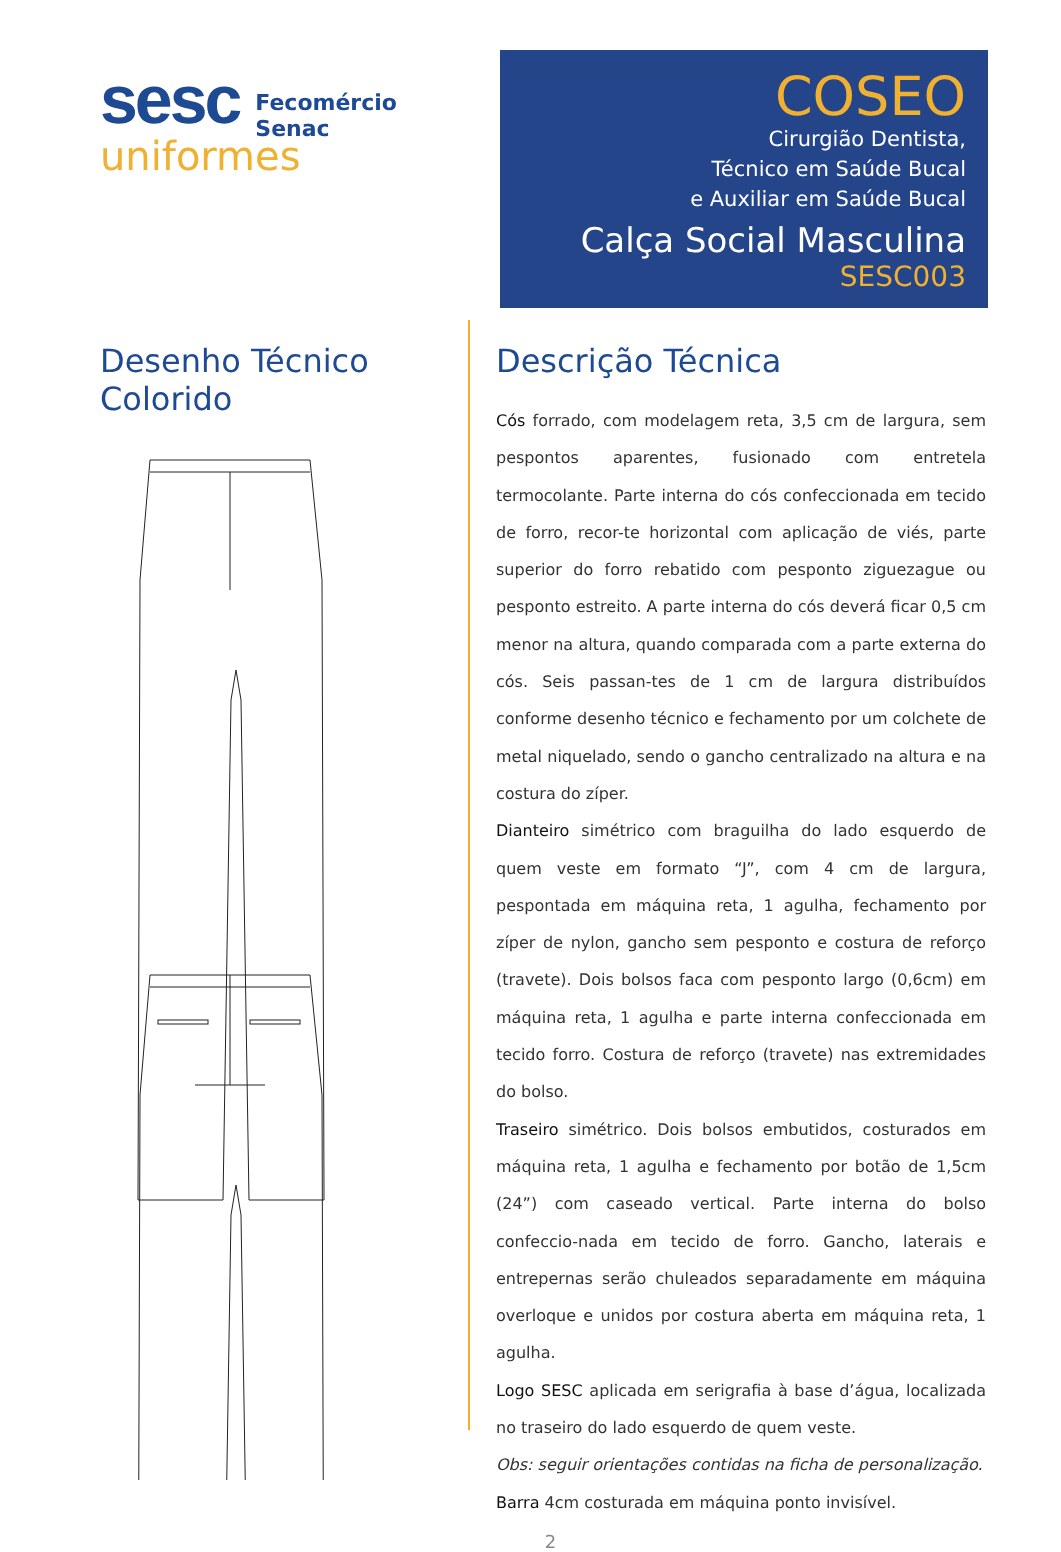sesc
Fecomércio
Senac
uniformes
COSEO
Cirurgião Dentista,
Técnico em Saúde Bucal
e Auxiliar em Saúde Bucal
Calça Social Masculina
SESC003
Desenho Técnico
Colorido
Descrição Técnica
Cós forrado, com modelagem reta, 3,5 cm de largura, sem pespontos aparentes, fusionado com entretela termocolante. Parte interna do cós confeccionada em tecido de forro, recor-te horizontal com aplicação de viés, parte superior do forro rebatido com pesponto ziguezague ou pesponto estreito. A parte interna do cós deverá ficar 0,5 cm menor na altura, quando comparada com a parte externa do cós. Seis passan-tes de 1 cm de largura distribuídos conforme desenho técnico e fechamento por um colchete de metal niquelado, sendo o gancho centralizado na altura e na costura do zíper.
Dianteiro simétrico com braguilha do lado esquerdo de quem veste em formato “J”, com 4 cm de largura, pespontada em máquina reta, 1 agulha, fechamento por zíper de nylon, gancho sem pesponto e costura de reforço (travete). Dois bolsos faca com pesponto largo (0,6cm) em máquina reta, 1 agulha e parte interna confeccionada em tecido forro. Costura de reforço (travete) nas extremidades do bolso.
Traseiro simétrico. Dois bolsos embutidos, costurados em máquina reta, 1 agulha e fechamento por botão de 1,5cm (24”) com caseado vertical. Parte interna do bolso confeccio-nada em tecido de forro. Gancho, laterais e entrepernas serão chuleados separadamente em máquina overloque e unidos por costura aberta em máquina reta, 1 agulha.
Logo SESC aplicada em serigrafia à base d’água, localizada no traseiro do lado esquerdo de quem veste.
Obs: seguir orientações contidas na ficha de personalização.
Barra 4cm costurada em máquina ponto invisível.
2